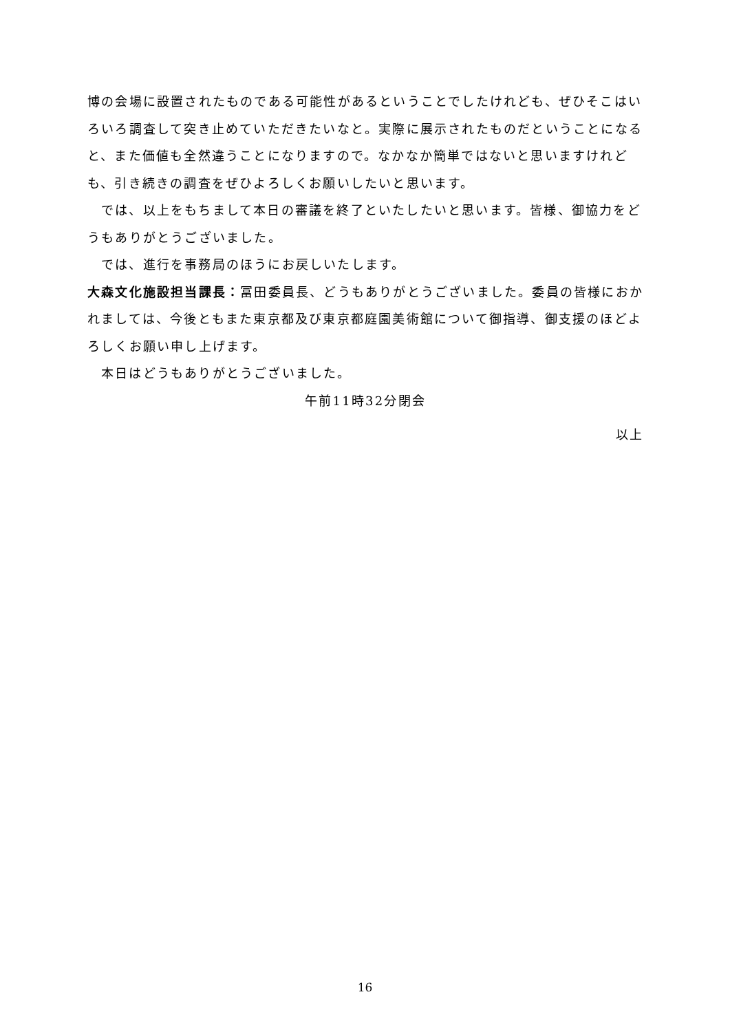博の会場に設置されたものである可能性があるということでしたけれども、ぜひそこはいろいろ調査して突き止めていただきたいなと。実際に展示されたものだということになると、また価値も全然違うことになりますので。なかなか簡単ではないと思いますけれども、引き続きの調査をぜひよろしくお願いしたいと思います。
では、以上をもちまして本日の審議を終了といたしたいと思います。皆様、御協力をどうもありがとうございました。
では、進行を事務局のほうにお戻しいたします。
大森文化施設担当課長：冨田委員長、どうもありがとうございました。委員の皆様におかれましては、今後ともまた東京都及び東京都庭園美術館について御指導、御支援のほどよろしくお願い申し上げます。
本日はどうもありがとうございました。
午前11時32分閉会
以上
16